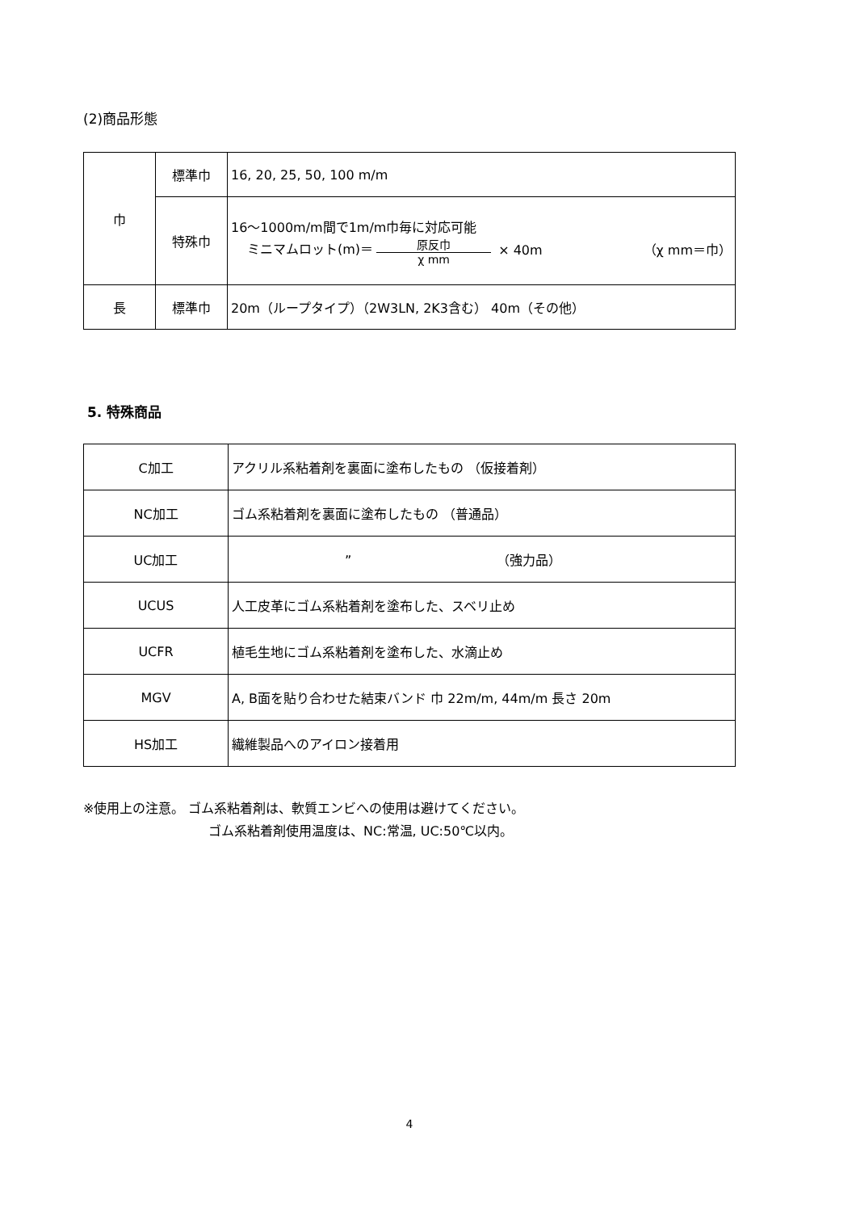(2)商品形態
| 巾 | 標準巾 | 16, 20, 25, 50, 100 m/m |
| | 特殊巾 | 16～1000m/m間で1m/m巾毎に対応可能 ミニマムロット(m)＝ 原反巾 χ mm × 40m （χ mm＝巾） |
| 長 | 標準巾 | 20m（ループタイプ）（2W3LN, 2K3含む） 40m（その他） |
5. 特殊商品
| C加工 | アクリル系粘着剤を裏面に塗布したもの （仮接着剤） |
| NC加工 | ゴム系粘着剤を裏面に塗布したもの （普通品） |
| UC加工 | ” （強力品） |
| UCUS | 人工皮革にゴム系粘着剤を塗布した、スベリ止め |
| UCFR | 植毛生地にゴム系粘着剤を塗布した、水滴止め |
| MGV | A, B面を貼り合わせた結束バンド 巾 22m/m, 44m/m 長さ 20m |
| HS加工 | 繊維製品へのアイロン接着用 |
※使用上の注意。 ゴム系粘着剤は、軟質エンビへの使用は避けてください。
ゴム系粘着剤使用温度は、NC:常温, UC:50℃以内。
4